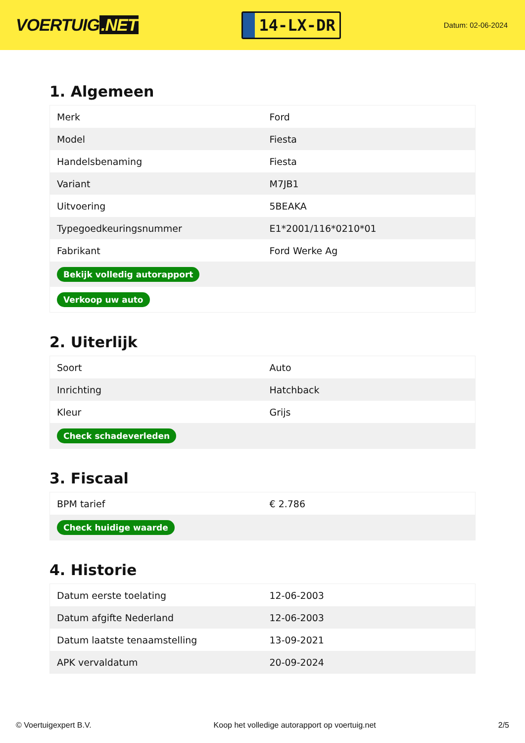VOERTUIG.NET
14-LX-DR
Datum: 02-06-2024
1. Algemeen
| Merk | Ford |
| Model | Fiesta |
| Handelsbenaming | Fiesta |
| Variant | M7JB1 |
| Uitvoering | 5BEAKA |
| Typegoedkeuringsnummer | E1*2001/116*0210*01 |
| Fabrikant | Ford Werke Ag |
| Bekijk volledig autorapport | |
| Verkoop uw auto | |
2. Uiterlijk
| Soort | Auto |
| Inrichting | Hatchback |
| Kleur | Grijs |
| Check schadeverleden | |
3. Fiscaal
| BPM tarief | € 2.786 |
| Check huidige waarde | |
4. Historie
| Datum eerste toelating | 12-06-2003 |
| Datum afgifte Nederland | 12-06-2003 |
| Datum laatste tenaamstelling | 13-09-2021 |
| APK vervaldatum | 20-09-2024 |
© Voertuigexpert B.V. Koop het volledige autorapport op voertuig.net 2/5